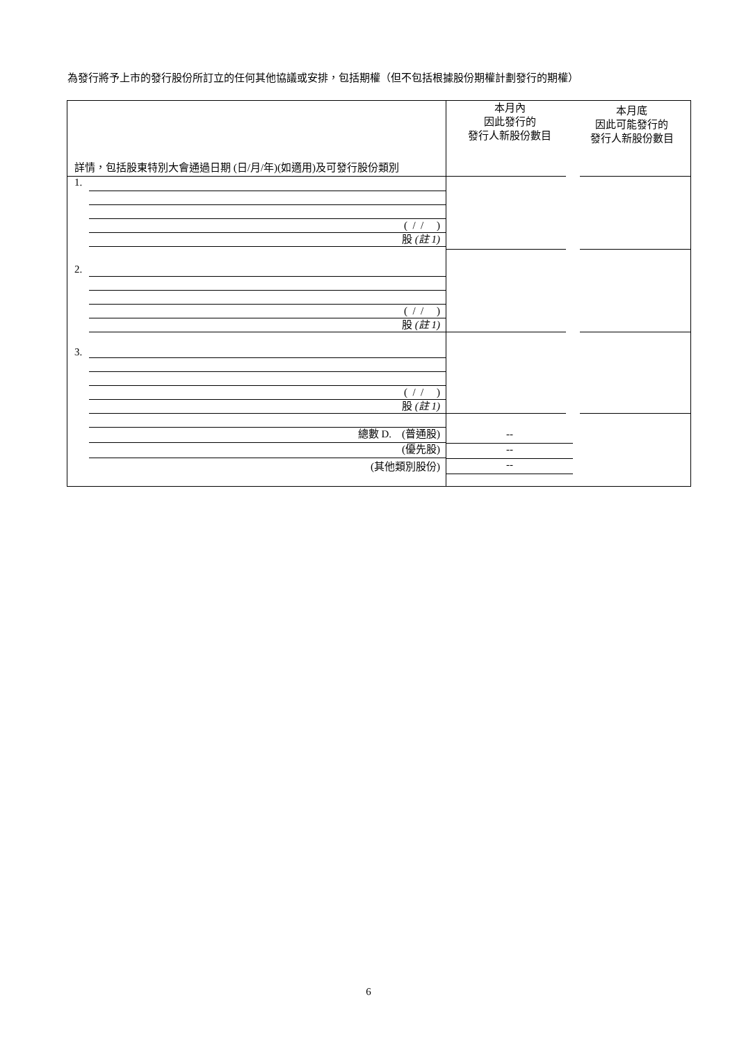為發行將予上市的發行股份所訂立的任何其他協議或安排，包括期權（但不包括根據股份期權計劃發行的期權）
| 詳情，包括股東特別大會通過日期 (日/月/年)(如適用)及可發行股份類別 | 本月內 因此發行的 發行人新股份數目 | 本月底 因此可能發行的 發行人新股份數目 |
| 1. ( / / ) 股 (註 1) | | |
| 2. ( / / ) 股 (註 1) | | |
| 3. ( / / ) 股 (註 1) | | |
| 總數 D. (普通股) (優先股) (其他類別股份) | -- -- -- | |
6